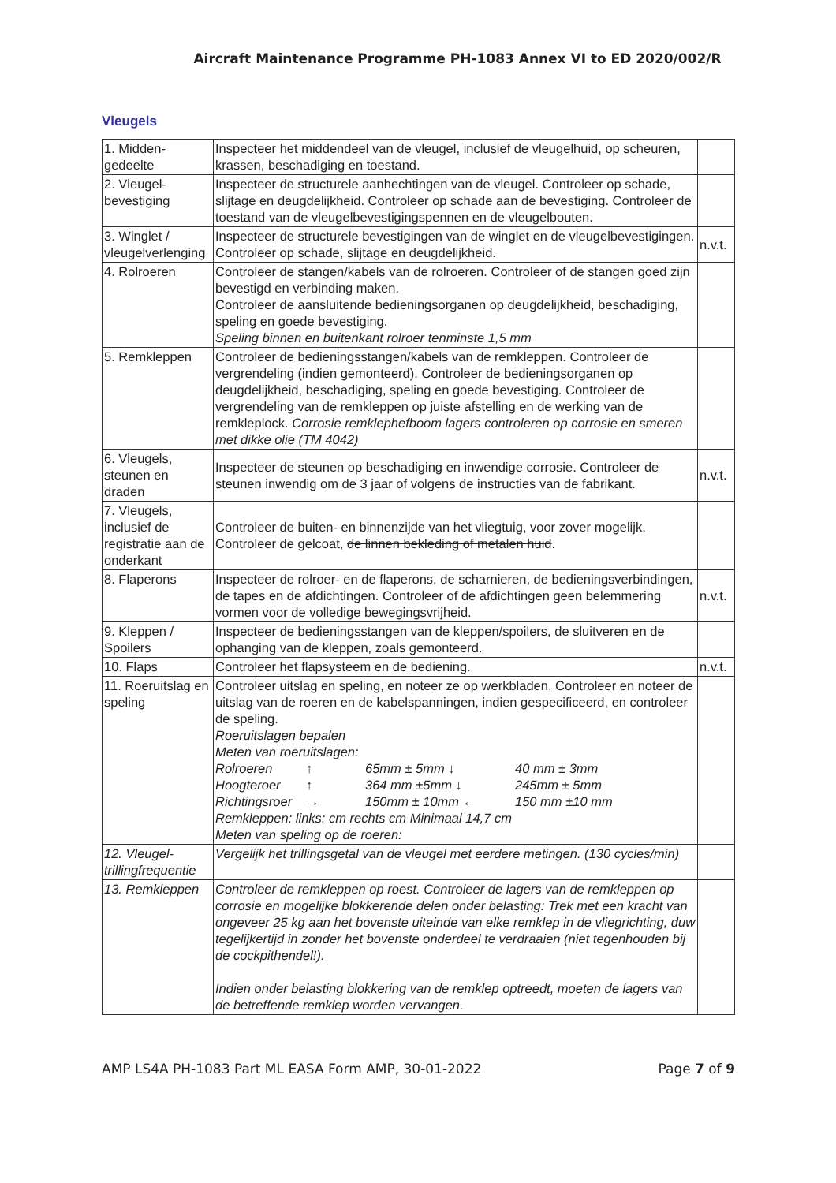Aircraft Maintenance Programme PH-1083 Annex VI to ED 2020/002/R
Vleugels
| 1. Midden-gedeelte | Inspecteer het middendeel van de vleugel, inclusief de vleugelhuid, op scheuren, krassen, beschadiging en toestand. | |
| 2. Vleugel-bevestiging | Inspecteer de structurele aanhechtingen van de vleugel. Controleer op schade, slijtage en deugdelijkheid. Controleer op schade aan de bevestiging. Controleer de toestand van de vleugelbevestigingspennen en de vleugelbouten. | |
| 3. Winglet / vleugelverlenging | Inspecteer de structurele bevestigingen van de winglet en de vleugelbevestigingen. Controleer op schade, slijtage en deugdelijkheid. | n.v.t. |
| 4. Rolroeren | Controleer de stangen/kabels van de rolroeren. Controleer of de stangen goed zijn bevestigd en verbinding maken. Controleer de aansluitende bedieningsorganen op deugdelijkheid, beschadiging, speling en goede bevestiging. Speling binnen en buitenkant rolroer tenminste 1,5 mm | |
| 5. Remkleppen | Controleer de bedieningsstangen/kabels van de remkleppen. Controleer de vergrendeling (indien gemonteerd). Controleer de bedieningsorganen op deugdelijkheid, beschadiging, speling en goede bevestiging. Controleer de vergrendeling van de remkleppen op juiste afstelling en de werking van de remkleplock. Corrosie remklephefboom lagers controleren op corrosie en smeren met dikke olie (TM 4042) | |
| 6. Vleugels, steunen en draden | Inspecteer de steunen op beschadiging en inwendige corrosie. Controleer de steunen inwendig om de 3 jaar of volgens de instructies van de fabrikant. | n.v.t. |
| 7. Vleugels, inclusief de registratie aan de onderkant | Controleer de buiten- en binnenzijde van het vliegtuig, voor zover mogelijk. Controleer de gelcoat, de linnen bekleding of metalen huid . | |
| 8. Flaperons | Inspecteer de rolroer- en de flaperons, de scharnieren, de bedieningsverbindingen, de tapes en de afdichtingen. Controleer of de afdichtingen geen belemmering vormen voor de volledige bewegingsvrijheid. | n.v.t. |
| 9. Kleppen / Spoilers | Inspecteer de bedieningsstangen van de kleppen/spoilers, de sluitveren en de ophanging van de kleppen, zoals gemonteerd. | |
| 10. Flaps | Controleer het flapsysteem en de bediening. | n.v.t. |
| 11. Roeruitslag en speling | Controleer uitslag en speling, en noteer ze op werkbladen. Controleer en noteer de uitslag van de roeren en de kabelspanningen, indien gespecificeerd, en controleer de speling. Roeruitslagen bepalen Meten van roeruitslagen: Rolroeren ↑ 65mm ± 5mm ↓ 40 mm ± 3mm Hoogteroer ↑ 364 mm ±5mm ↓ 245mm ± 5mm Richtingsroer → 150mm ± 10mm ← 150 mm ±10 mm Remkleppen: links: cm rechts cm Minimaal 14,7 cm Meten van speling op de roeren: | |
| 12. Vleugel-trillingfrequentie | Vergelijk het trillingsgetal van de vleugel met eerdere metingen. (130 cycles/min) | |
| 13. Remkleppen | Controleer de remkleppen op roest. Controleer de lagers van de remkleppen op corrosie en mogelijke blokkerende delen onder belasting: Trek met een kracht van ongeveer 25 kg aan het bovenste uiteinde van elke remklep in de vliegrichting, duw tegelijkertijd in zonder het bovenste onderdeel te verdraaien (niet tegenhouden bij de cockpithendel!). Indien onder belasting blokkering van de remklep optreedt, moeten de lagers van de betreffende remklep worden vervangen. | |
AMP LS4A PH-1083 Part ML EASA Form AMP, 30-01-2022 Page 7 of 9